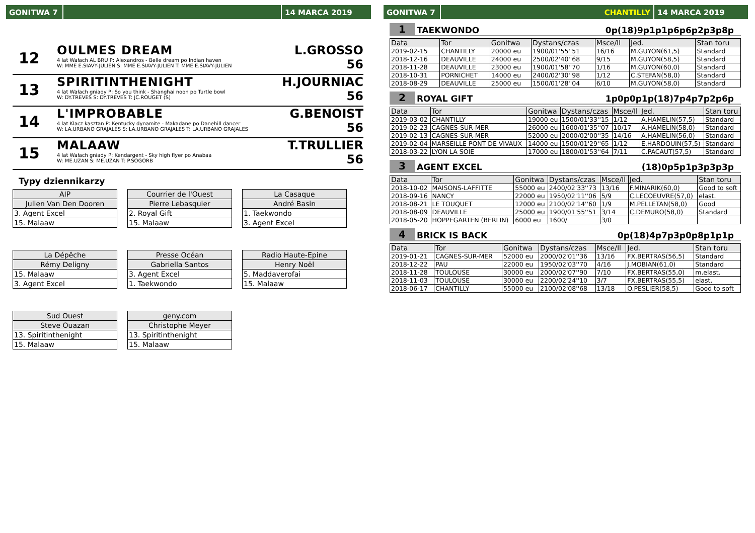GONITWA 7 14 MARCA 2019
12
OULMES DREAM
4 lat Wałach AL BRU P: Alexandros - Belle dream po Indian haven
W: MME E.SIAVY-JULIEN S: MME E.SIAVY-JULIEN T: MME E.SIAVY-JULIEN
L.GROSSO
56
13
SPIRITINTHENIGHT
4 lat Wałach gniady P: So you think - Shanghai noon po Turtle bowl
W: DY.TREVES S: DY.TREVES T: JC.ROUGET (S)
H.JOURNIAC
56
14
L'IMPROBABLE
4 lat Klacz kasztan P: Kentucky dynamite - Makadane po Danehill dancer
W: LA.URBANO GRAJALES S: LA.URBANO GRAJALES T: LA.URBANO GRAJALES
G.BENOIST
56
15
MALAAW
4 lat Wałach gniady P: Kendargent - Sky high flyer po Anabaa
W: ME.UZAN S: ME.UZAN T: P.SOGORB
T.TRULLIER
56
Typy dziennikarzy
| AIP |
| Julien Van Den Dooren |
| 3. Agent Excel |
| 15. Malaaw |
| Courrier de l'Ouest |
| Pierre Lebasquier |
| 2. Royal Gift |
| 15. Malaaw |
| La Casaque |
| André Basin |
| 1. Taekwondo |
| 3. Agent Excel |
| La Dépêche |
| Rémy Deligny |
| 15. Malaaw |
| 3. Agent Excel |
| Presse Océan |
| Gabriella Santos |
| 3. Agent Excel |
| 1. Taekwondo |
| Radio Haute-Epine |
| Henry Noël |
| 5. Maddaverofai |
| 15. Malaaw |
| Sud Ouest |
| Steve Ouazan |
| 13. Spiritinthenight |
| 15. Malaaw |
| geny.com |
| Christophe Meyer |
| 13. Spiritinthenight |
| 15. Malaaw |
GONITWA 7 CHANTILLY 14 MARCA 2019
1 TAEKWONDO 0p(18)9p1p1p6p6p2p3p8p
| Data | Tor | Gonitwa | Dystans/czas | Msce/Il | Jed. | Stan toru |
| --- | --- | --- | --- | --- | --- | --- |
| 2019-02-15 | CHANTILLY | 20000 eu | 1900/01'55''51 | 16/16 | M.GUYON(61,5) | Standard |
| 2018-12-16 | DEAUVILLE | 24000 eu | 2500/02'40''68 | 9/15 | M.GUYON(58,5) | Standard |
| 2018-11-28 | DEAUVILLE | 23000 eu | 1900/01'58''70 | 1/16 | M.GUYON(60,0) | Standard |
| 2018-10-31 | PORNICHET | 14000 eu | 2400/02'30''98 | 1/12 | C.STEFAN(58,0) | Standard |
| 2018-08-29 | DEAUVILLE | 25000 eu | 1500/01'28''04 | 6/10 | M.GUYON(58,0) | Standard |
2 ROYAL GIFT 1p0p0p1p(18)7p4p7p2p6p
| Data | Tor | Gonitwa | Dystans/czas | Msce/Il | Jed. | Stan toru |
| --- | --- | --- | --- | --- | --- | --- |
| 2019-03-02 | CHANTILLY | 19000 eu | 1500/01'33''15 | 1/12 | A.HAMELIN(57,5) | Standard |
| 2019-02-23 | CAGNES-SUR-MER | 26000 eu | 1600/01'35''07 | 10/17 | A.HAMELIN(58,0) | Standard |
| 2019-02-13 | CAGNES-SUR-MER | 52000 eu | 2000/02'00''35 | 14/16 | A.HAMELIN(56,0) | Standard |
| 2019-02-04 | MARSEILLE PONT DE VIVAUX | 14000 eu | 1500/01'29''65 | 1/12 | E.HARDOUIN(57,5) | Standard |
| 2018-03-22 | LYON LA SOIE | 17000 eu | 1800/01'53''64 | 7/11 | C.PACAUT(57,5) | Standard |
3 AGENT EXCEL (18)0p5p1p3p3p3p
| Data | Tor | Gonitwa | Dystans/czas | Msce/Il | Jed. | Stan toru |
| --- | --- | --- | --- | --- | --- | --- |
| 2018-10-02 | MAISONS-LAFFITTE | 55000 eu | 2400/02'33''73 | 13/16 | F.MINARIK(60,0) | Good to soft |
| 2018-09-16 | NANCY | 22000 eu | 1950/02'11''06 | 5/9 | C.LECOEUVRE(57,0) | elast. |
| 2018-08-21 | LE TOUQUET | 12000 eu | 2100/02'14''60 | 1/9 | M.PELLETAN(58,0) | Good |
| 2018-08-09 | DEAUVILLE | 25000 eu | 1900/01'55''51 | 3/14 | C.DEMURO(58,0) | Standard |
| 2018-05-20 | HOPPEGARTEN (BERLIN) | 6000 eu | 1600/ | 3/0 | | |
4 BRICK IS BACK 0p(18)4p7p3p0p8p1p1p
| Data | Tor | Gonitwa | Dystans/czas | Msce/Il | Jed. | Stan toru |
| --- | --- | --- | --- | --- | --- | --- |
| 2019-01-21 | CAGNES-SUR-MER | 52000 eu | 2000/02'01''36 | 13/16 | FX.BERTRAS(56,5) | Standard |
| 2018-12-22 | PAU | 22000 eu | 1950/02'03''70 | 4/16 | J.MOBIAN(61,0) | Standard |
| 2018-11-28 | TOULOUSE | 30000 eu | 2000/02'07''90 | 7/10 | FX.BERTRAS(55,0) | m.elast. |
| 2018-11-03 | TOULOUSE | 30000 eu | 2200/02'24''10 | 3/7 | FX.BERTRAS(55,5) | elast. |
| 2018-06-17 | CHANTILLY | 55000 eu | 2100/02'08''68 | 13/18 | O.PESLIER(58,5) | Good to soft |